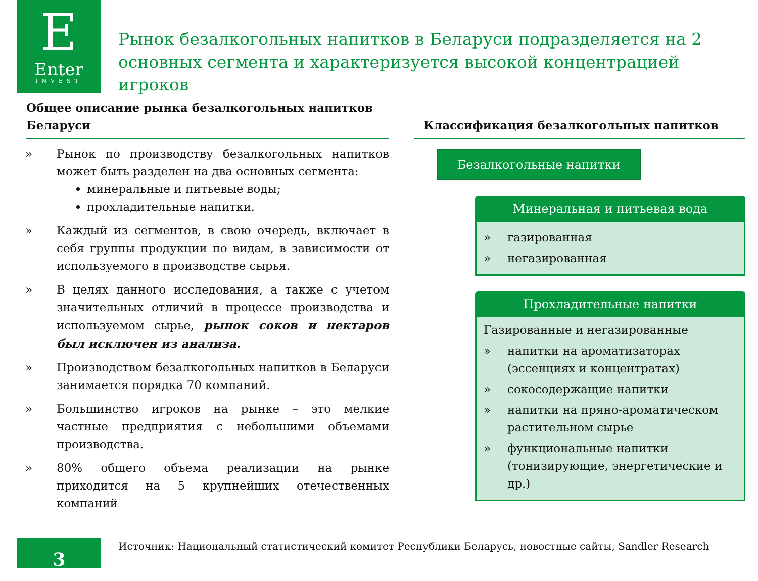E
Enter
INVEST
Рынок безалкогольных напитков в Беларуси подразделяется на 2 основных сегмента и характеризуется высокой концентрацией игроков
Общее описание рынка безалкогольных напитков Беларуси
» Рынок по производству безалкогольных напитков может быть разделен на два основных сегмента:
минеральные и питьевые воды;
прохладительные напитки.
» Каждый из сегментов, в свою очередь, включает в себя группы продукции по видам, в зависимости от используемого в производстве сырья.
» В целях данного исследования, а также с учетом значительных отличий в процессе производства и используемом сырье, рынок соков и нектаров был исключен из анализа.
» Производством безалкогольных напитков в Беларуси занимается порядка 70 компаний.
» Большинство игроков на рынке – это мелкие частные предприятия с небольшими объемами производства.
» 80% общего объема реализации на рынке приходится на 5 крупнейших отечественных компаний
Классификация безалкогольных напитков
Безалкогольные напитки
Минеральная и питьевая вода
» газированная
» негазированная
Прохладительные напитки
Газированные и негазированные
» напитки на ароматизаторах (эссенциях и концентратах)
» сокосодержащие напитки
» напитки на пряно-ароматическом растительном сырье
» функциональные напитки (тонизирующие, энергетические и др.)
3 Источник: Национальный статистический комитет Республики Беларусь, новостные сайты, Sandler Research